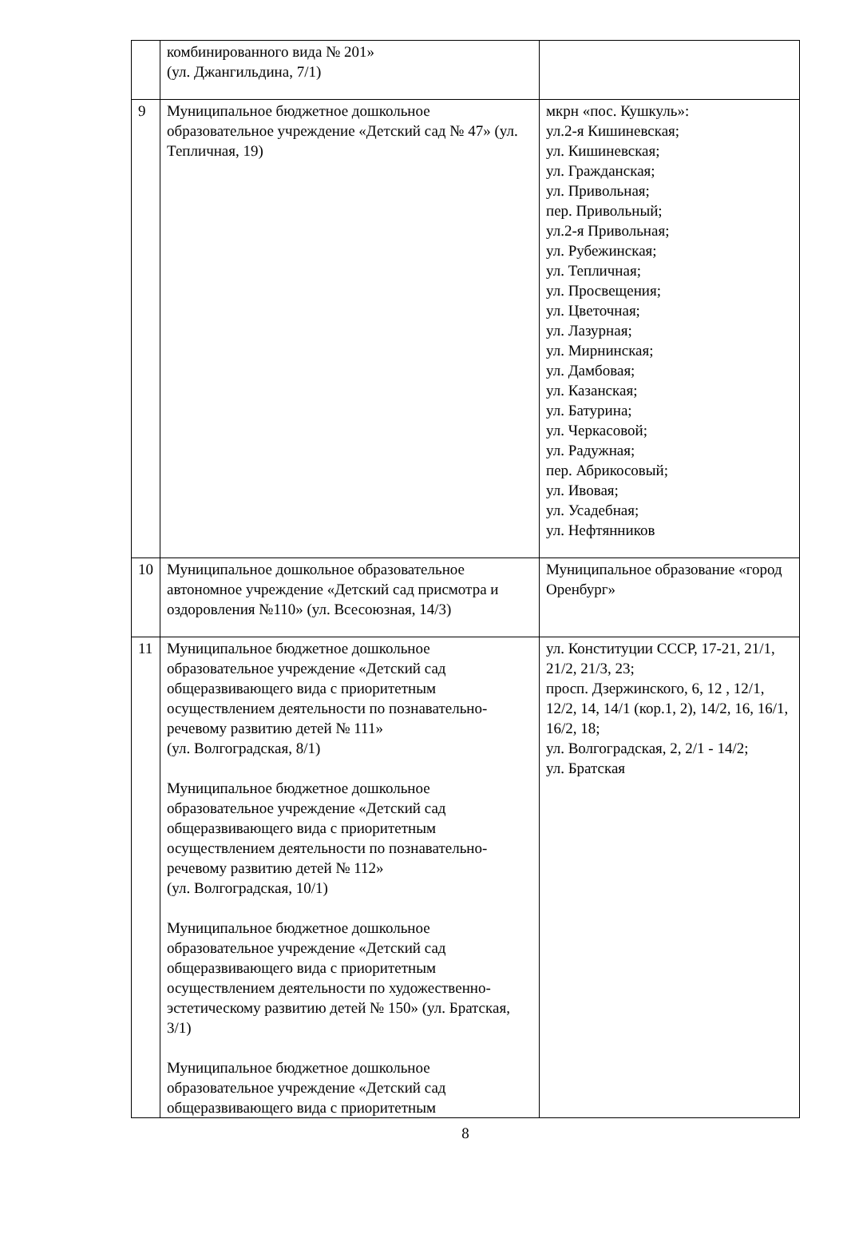| | комбинированного вида № 201» (ул. Джангильдина, 7/1) | |
| 9 | Муниципальное бюджетное дошкольное образовательное учреждение «Детский сад № 47» (ул. Тепличная, 19) | мкрн «пос. Кушкуль»: ул.2-я Кишиневская; ул. Кишиневская; ул. Гражданская; ул. Привольная; пер. Привольный; ул.2-я Привольная; ул. Рубежинская; ул. Тепличная; ул. Просвещения; ул. Цветочная; ул. Лазурная; ул. Мирнинская; ул. Дамбовая; ул. Казанская; ул. Батурина; ул. Черкасовой; ул. Радужная; пер. Абрикосовый; ул. Ивовая; ул. Усадебная; ул. Нефтянников |
| 10 | Муниципальное дошкольное образовательное автономное учреждение «Детский сад присмотра и оздоровления №110» (ул. Всесоюзная, 14/3) | Муниципальное образование «город Оренбург» |
| 11 | Муниципальное бюджетное дошкольное образовательное учреждение «Детский сад общеразвивающего вида с приоритетным осуществлением деятельности по познавательно-речевому развитию детей № 111» (ул. Волгоградская, 8/1) Муниципальное бюджетное дошкольное образовательное учреждение «Детский сад общеразвивающего вида с приоритетным осуществлением деятельности по познавательно-речевому развитию детей № 112» (ул. Волгоградская, 10/1) Муниципальное бюджетное дошкольное образовательное учреждение «Детский сад общеразвивающего вида с приоритетным осуществлением деятельности по художественно-эстетическому развитию детей № 150» (ул. Братская, 3/1) Муниципальное бюджетное дошкольное образовательное учреждение «Детский сад общеразвивающего вида с приоритетным | ул. Конституции СССР, 17-21, 21/1, 21/2, 21/3, 23; просп. Дзержинского, 6, 12 , 12/1, 12/2, 14, 14/1 (кор.1, 2), 14/2, 16, 16/1, 16/2, 18; ул. Волгоградская, 2, 2/1 - 14/2; ул. Братская |
8